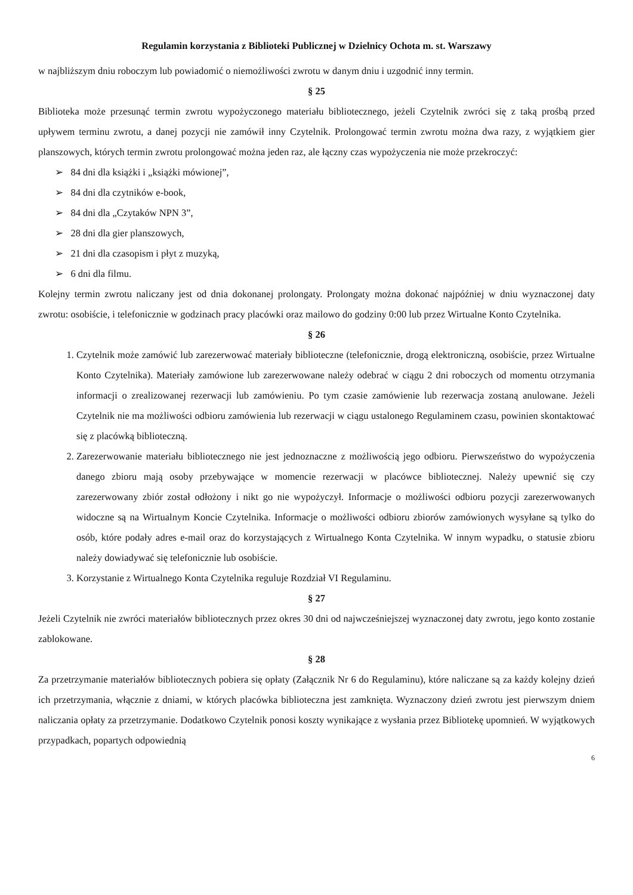Regulamin korzystania z Biblioteki Publicznej w Dzielnicy Ochota m. st. Warszawy
w najbliższym dniu roboczym lub powiadomić o niemożliwości zwrotu w danym dniu i uzgodnić inny termin.
§ 25
Biblioteka może przesunąć termin zwrotu wypożyczonego materiału bibliotecznego, jeżeli Czytelnik zwróci się z taką prośbą przed upływem terminu zwrotu, a danej pozycji nie zamówił inny Czytelnik. Prolongować termin zwrotu można dwa razy, z wyjątkiem gier planszowych, których termin zwrotu prolongować można jeden raz, ale łączny czas wypożyczenia nie może przekroczyć:
➢ 84 dni dla książki i „książki mówionej”,
➢ 84 dni dla czytników e-book,
➢ 84 dni dla „Czytaków NPN 3”,
➢ 28 dni dla gier planszowych,
➢ 21 dni dla czasopism i płyt z muzyką,
➢ 6 dni dla filmu.
Kolejny termin zwrotu naliczany jest od dnia dokonanej prolongaty. Prolongaty można dokonać najpóźniej w dniu wyznaczonej daty zwrotu: osobiście, i telefonicznie w godzinach pracy placówki oraz mailowo do godziny 0:00 lub przez Wirtualne Konto Czytelnika.
§ 26
Czytelnik może zamówić lub zarezerwować materiały biblioteczne (telefonicznie, drogą elektroniczną, osobiście, przez Wirtualne Konto Czytelnika). Materiały zamówione lub zarezerwowane należy odebrać w ciągu 2 dni roboczych od momentu otrzymania informacji o zrealizowanej rezerwacji lub zamówieniu. Po tym czasie zamówienie lub rezerwacja zostaną anulowane. Jeżeli Czytelnik nie ma możliwości odbioru zamówienia lub rezerwacji w ciągu ustalonego Regulaminem czasu, powinien skontaktować się z placówką biblioteczną.
Zarezerwowanie materiału bibliotecznego nie jest jednoznaczne z możliwością jego odbioru. Pierwszeństwo do wypożyczenia danego zbioru mają osoby przebywające w momencie rezerwacji w placówce bibliotecznej. Należy upewnić się czy zarezerwowany zbiór został odłożony i nikt go nie wypożyczył. Informacje o możliwości odbioru pozycji zarezerwowanych widoczne są na Wirtualnym Koncie Czytelnika. Informacje o możliwości odbioru zbiorów zamówionych wysyłane są tylko do osób, które podały adres e-mail oraz do korzystających z Wirtualnego Konta Czytelnika. W innym wypadku, o statusie zbioru należy dowiadywać się telefonicznie lub osobiście.
Korzystanie z Wirtualnego Konta Czytelnika reguluje Rozdział VI Regulaminu.
§ 27
Jeżeli Czytelnik nie zwróci materiałów bibliotecznych przez okres 30 dni od najwcześniejszej wyznaczonej daty zwrotu, jego konto zostanie zablokowane.
§ 28
Za przetrzymanie materiałów bibliotecznych pobiera się opłaty (Załącznik Nr 6 do Regulaminu), które naliczane są za każdy kolejny dzień ich przetrzymania, włącznie z dniami, w których placówka biblioteczna jest zamknięta. Wyznaczony dzień zwrotu jest pierwszym dniem naliczania opłaty za przetrzymanie. Dodatkowo Czytelnik ponosi koszty wynikające z wysłania przez Bibliotekę upomnień. W wyjątkowych przypadkach, popartych odpowiednią
6